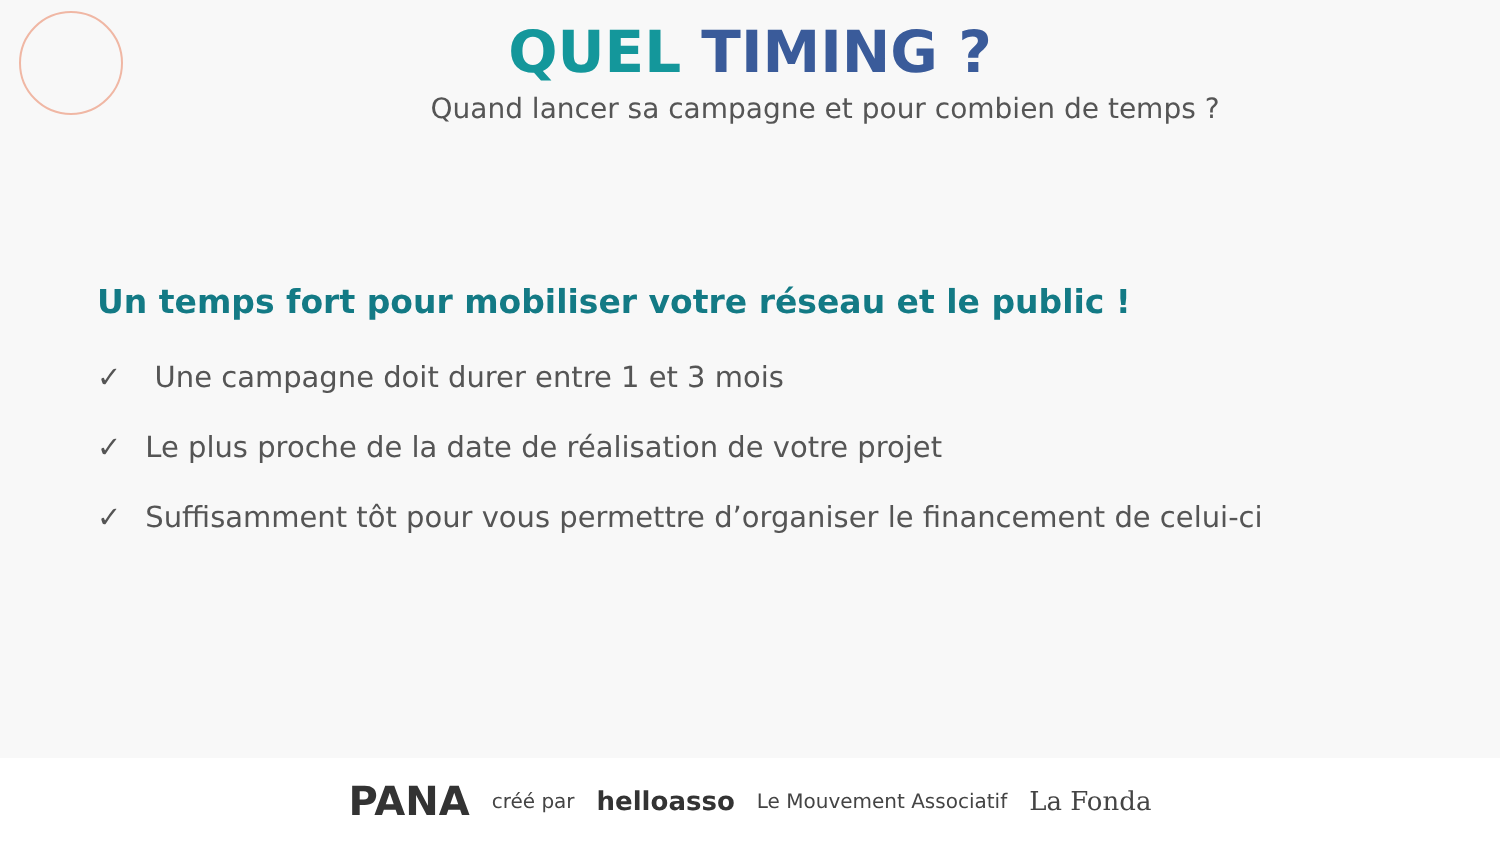QUEL TIMING ?
Quand lancer sa campagne et pour combien de temps ?
Un temps fort pour mobiliser votre réseau et le public !
✓ Une campagne doit durer entre 1 et 3 mois
✓ Le plus proche de la date de réalisation de votre projet
✓ Suffisamment tôt pour vous permettre d’organiser le financement de celui-ci
PANA créé par helloasso Le Mouvement Associatif La Fonda